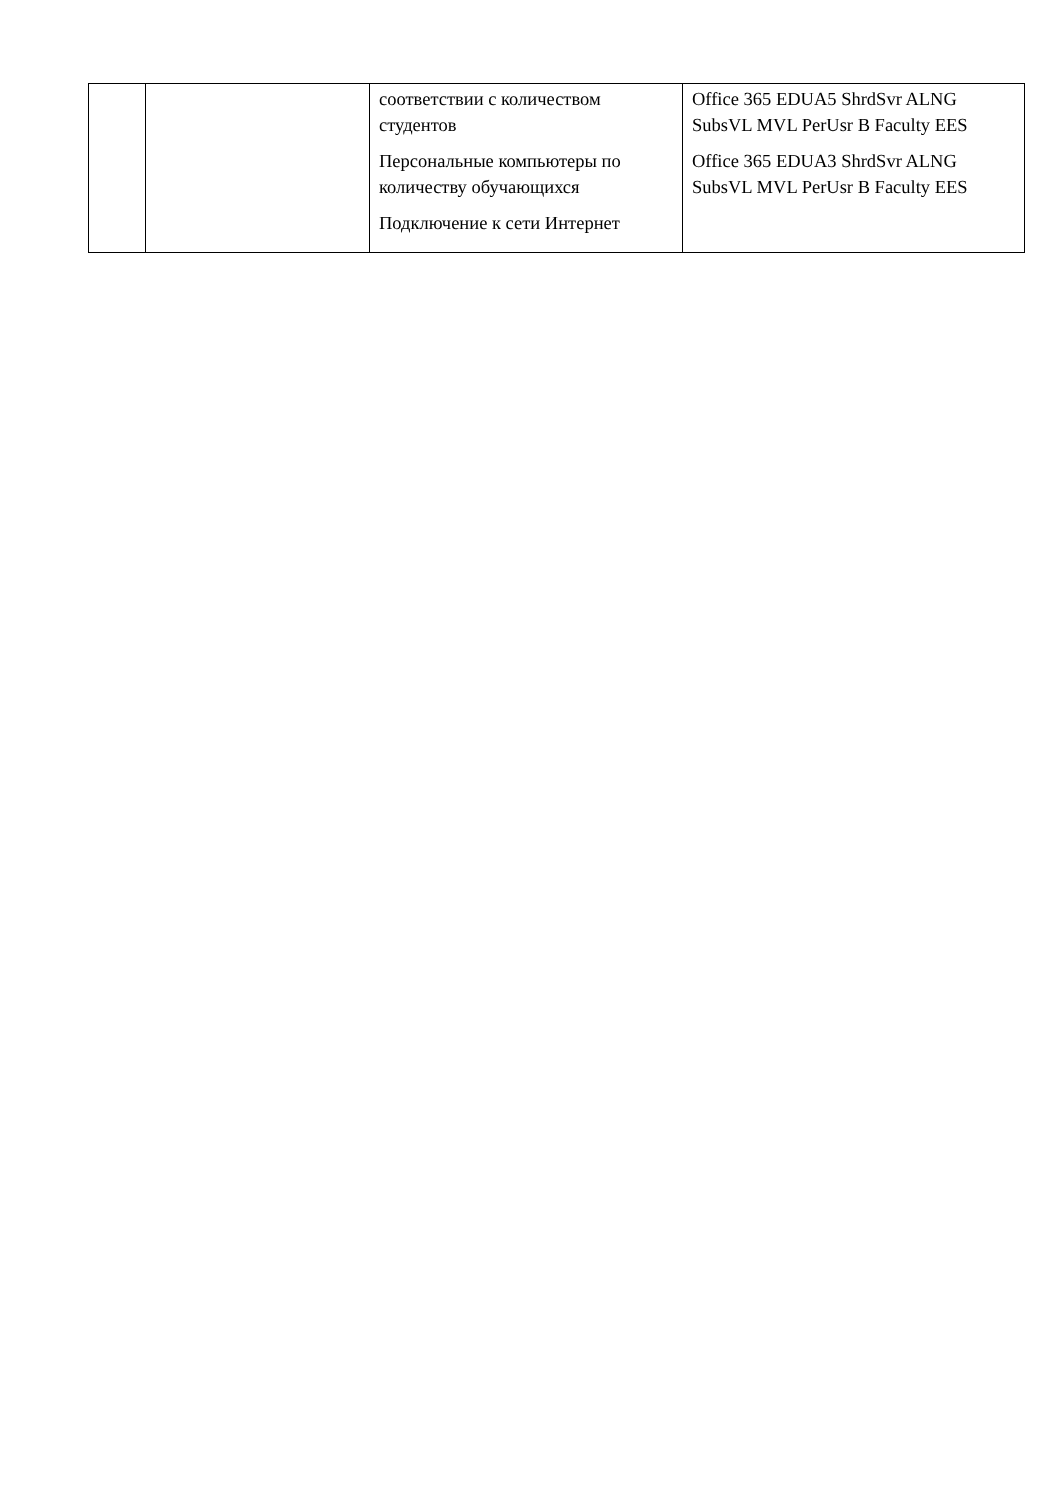| | | соответствии с количеством студентов Персональные компьютеры по количеству обучающихся Подключение к сети Интернет | Office 365 EDUA5 ShrdSvr ALNG SubsVL MVL PerUsr B Faculty EES Office 365 EDUA3 ShrdSvr ALNG SubsVL MVL PerUsr B Faculty EES |